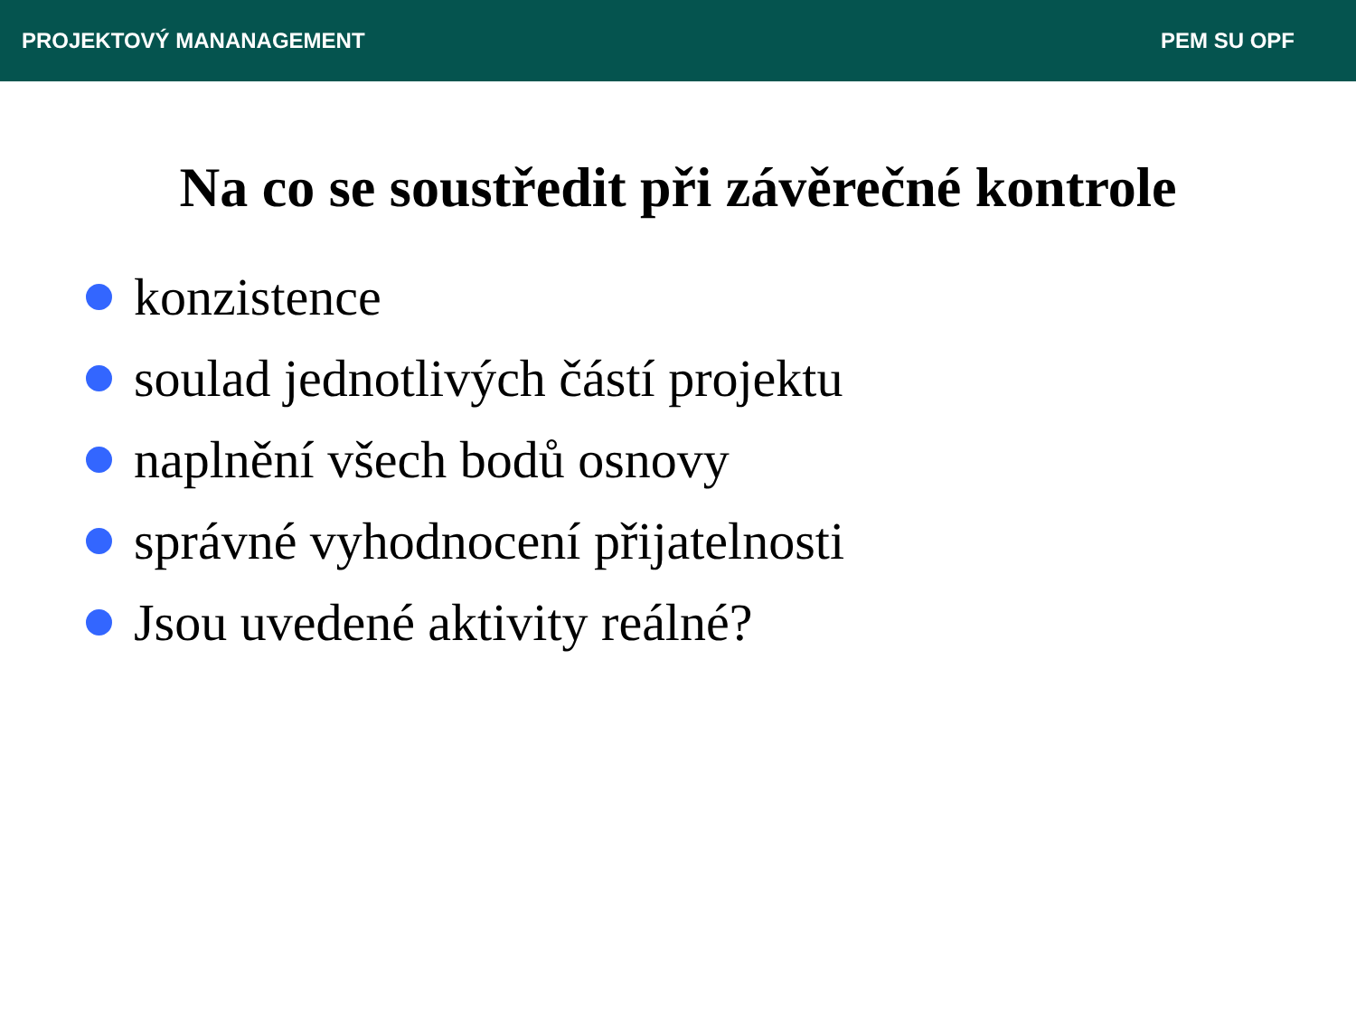PROJEKTOVÝ MANANAGEMENT PEM SU OPF
Na co se soustředit při závěrečné kontrole
konzistence
soulad jednotlivých částí projektu
naplnění všech bodů osnovy
správné vyhodnocení přijatelnosti
Jsou uvedené aktivity reálné?